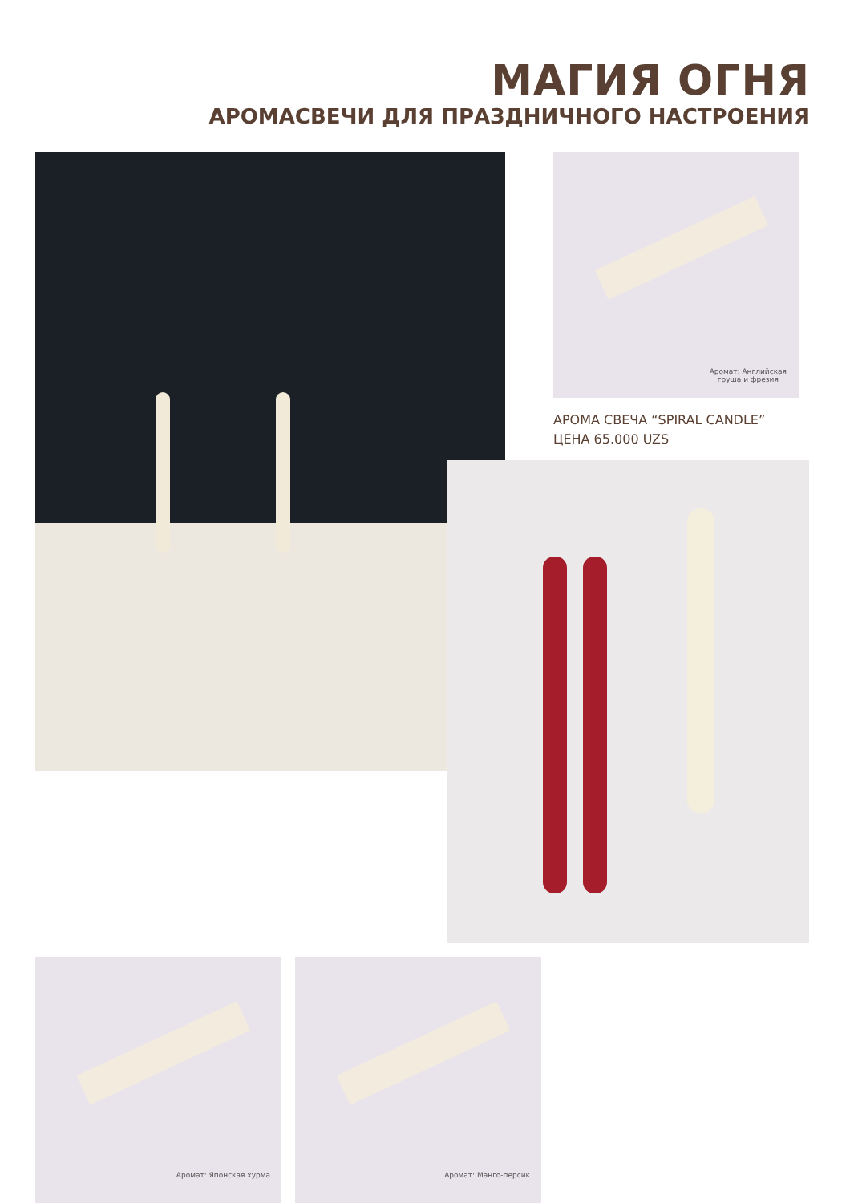МАГИЯ ОГНЯ
АРОМАСВЕЧИ ДЛЯ ПРАЗДНИЧНОГО НАСТРОЕНИЯ
Аромат: Английская
груша и фрезия
АРОМА СВЕЧА “SPIRAL CANDLE”
ЦЕНА 65.000 UZS
Аромат: Японская хурма Аромат: Манго-персик